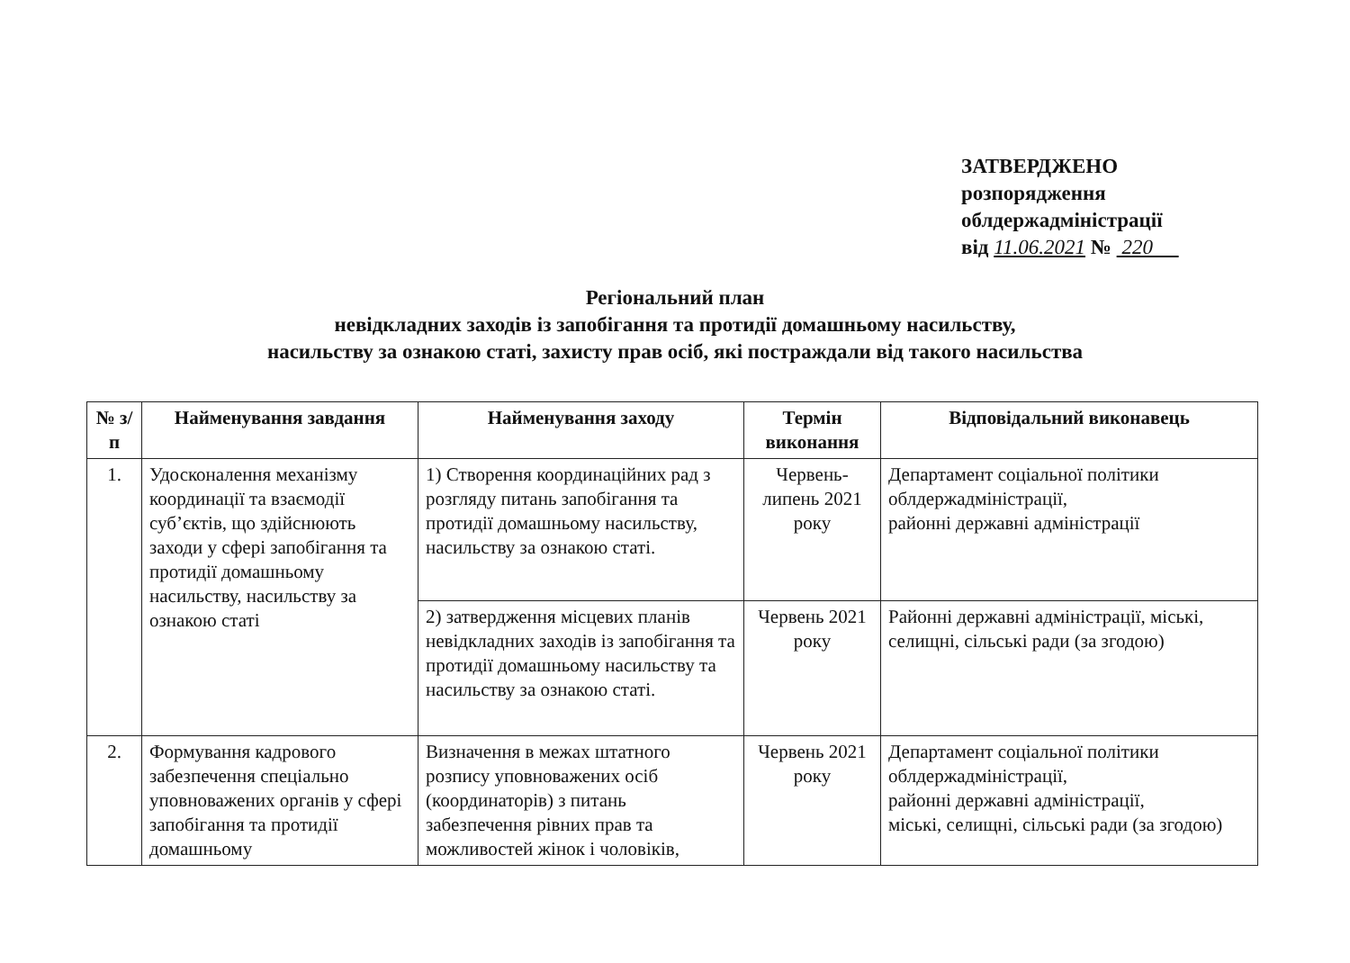ЗАТВЕРДЖЕНО
розпорядження
облдержадміністрації
від 11.06.2021 № 220
Регіональний план
невідкладних заходів із запобігання та протидії домашньому насильству,
насильству за ознакою статі, захисту прав осіб, які постраждали від такого насильства
| № з/п | Найменування завдання | Найменування заходу | Термін виконання | Відповідальний виконавець |
| --- | --- | --- | --- | --- |
| 1. | Удосконалення механізму координації та взаємодії суб’єктів, що здійснюють заходи у сфері запобігання та протидії домашньому насильству, насильству за ознакою статі | 1) Створення координаційних рад з розгляду питань запобігання та протидії домашньому насильству, насильству за ознакою статі. | Червень-липень 2021 року | Департамент соціальної політики облдержадміністрації, районні державні адміністрації |
| | | 2) затвердження місцевих планів невідкладних заходів із запобігання та протидії домашньому насильству та насильству за ознакою статі. | Червень 2021 року | Районні державні адміністрації, міські, селищні, сільські ради (за згодою) |
| 2. | Формування кадрового забезпечення спеціально уповноважених органів у сфері запобігання та протидії домашньому | Визначення в межах штатного розпису уповноважених осіб (координаторів) з питань забезпечення рівних прав та можливостей жінок і чоловіків, | Червень 2021 року | Департамент соціальної політики облдержадміністрації, районні державні адміністрації, міські, селищні, сільські ради (за згодою) |